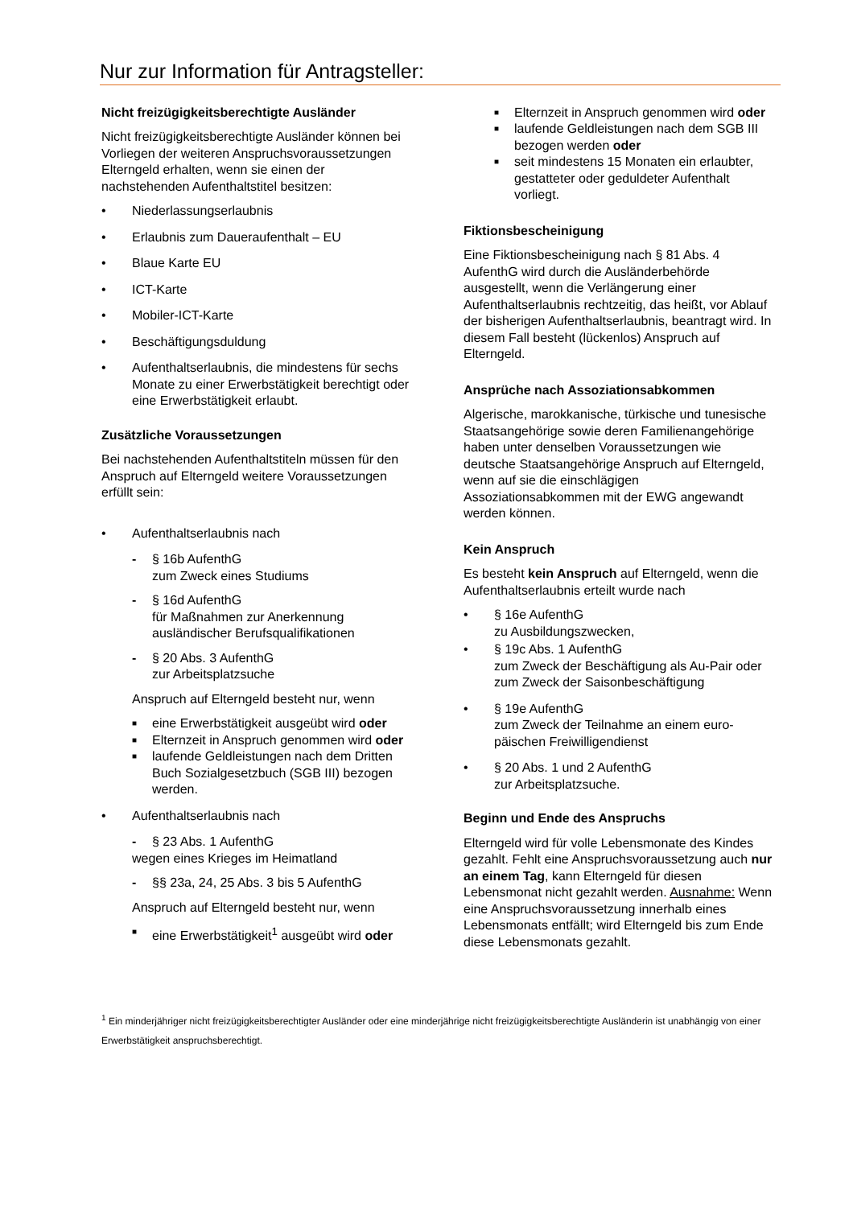Nur zur Information für Antragsteller:
Nicht freizügigkeitsberechtigte Ausländer
Nicht freizügigkeitsberechtigte Ausländer können bei Vorliegen der weiteren Anspruchsvoraussetzungen Elterngeld erhalten, wenn sie einen der nachstehenden Aufenthaltstitel besitzen:
• Niederlassungserlaubnis
• Erlaubnis zum Daueraufenthalt – EU
• Blaue Karte EU
• ICT-Karte
• Mobiler-ICT-Karte
• Beschäftigungsduldung
• Aufenthaltserlaubnis, die mindestens für sechs Monate zu einer Erwerbstätigkeit berechtigt oder eine Erwerbstätigkeit erlaubt.
Zusätzliche Voraussetzungen
Bei nachstehenden Aufenthaltstiteln müssen für den Anspruch auf Elterngeld weitere Voraussetzungen erfüllt sein:
• Aufenthaltserlaubnis nach
- § 16b AufenthG
zum Zweck eines Studiums
- § 16d AufenthG
für Maßnahmen zur Anerkennung ausländischer Berufsqualifikationen
- § 20 Abs. 3 AufenthG
zur Arbeitsplatzsuche
Anspruch auf Elterngeld besteht nur, wenn
■ eine Erwerbstätigkeit ausgeübt wird oder
■ Elternzeit in Anspruch genommen wird oder
■ laufende Geldleistungen nach dem Dritten Buch Sozialgesetzbuch (SGB III) bezogen werden.
• Aufenthaltserlaubnis nach
- § 23 Abs. 1 AufenthG
wegen eines Krieges im Heimatland
- §§ 23a, 24, 25 Abs. 3 bis 5 AufenthG
Anspruch auf Elterngeld besteht nur, wenn
■ eine Erwerbstätigkeit<sup>1</sup> ausgeübt wird oder
■ Elternzeit in Anspruch genommen wird oder
■ laufende Geldleistungen nach dem SGB III bezogen werden oder
■ seit mindestens 15 Monaten ein erlaubter, gestatteter oder geduldeter Aufenthalt vorliegt.
Fiktionsbescheinigung
Eine Fiktionsbescheinigung nach § 81 Abs. 4 AufenthG wird durch die Ausländerbehörde ausgestellt, wenn die Verlängerung einer Aufenthaltserlaubnis rechtzeitig, das heißt, vor Ablauf der bisherigen Aufenthaltserlaubnis, beantragt wird. In diesem Fall besteht (lückenlos) Anspruch auf Elterngeld.
Ansprüche nach Assoziationsabkommen
Algerische, marokkanische, türkische und tunesische Staatsangehörige sowie deren Familienangehörige haben unter denselben Voraussetzungen wie deutsche Staatsangehörige Anspruch auf Elterngeld, wenn auf sie die einschlägigen Assoziationsabkommen mit der EWG angewandt werden können.
Kein Anspruch
Es besteht kein Anspruch auf Elterngeld, wenn die Aufenthaltserlaubnis erteilt wurde nach
• § 16e AufenthG
zu Ausbildungszwecken,
• § 19c Abs. 1 AufenthG
zum Zweck der Beschäftigung als Au-Pair oder zum Zweck der Saisonbeschäftigung
• § 19e AufenthG
zum Zweck der Teilnahme an einem euro-päischen Freiwilligendienst
• § 20 Abs. 1 und 2 AufenthG
zur Arbeitsplatzsuche.
Beginn und Ende des Anspruchs
Elterngeld wird für volle Lebensmonate des Kindes gezahlt. Fehlt eine Anspruchsvoraussetzung auch nur an einem Tag, kann Elterngeld für diesen Lebensmonat nicht gezahlt werden. Ausnahme: Wenn eine Anspruchsvoraussetzung innerhalb eines Lebensmonats entfällt; wird Elterngeld bis zum Ende diese Lebensmonats gezahlt.
<sup>1</sup> Ein minderjähriger nicht freizügigkeitsberechtigter Ausländer oder eine minderjährige nicht freizügigkeitsberechtigte Ausländerin ist unabhängig von einer Erwerbstätigkeit anspruchsberechtigt.